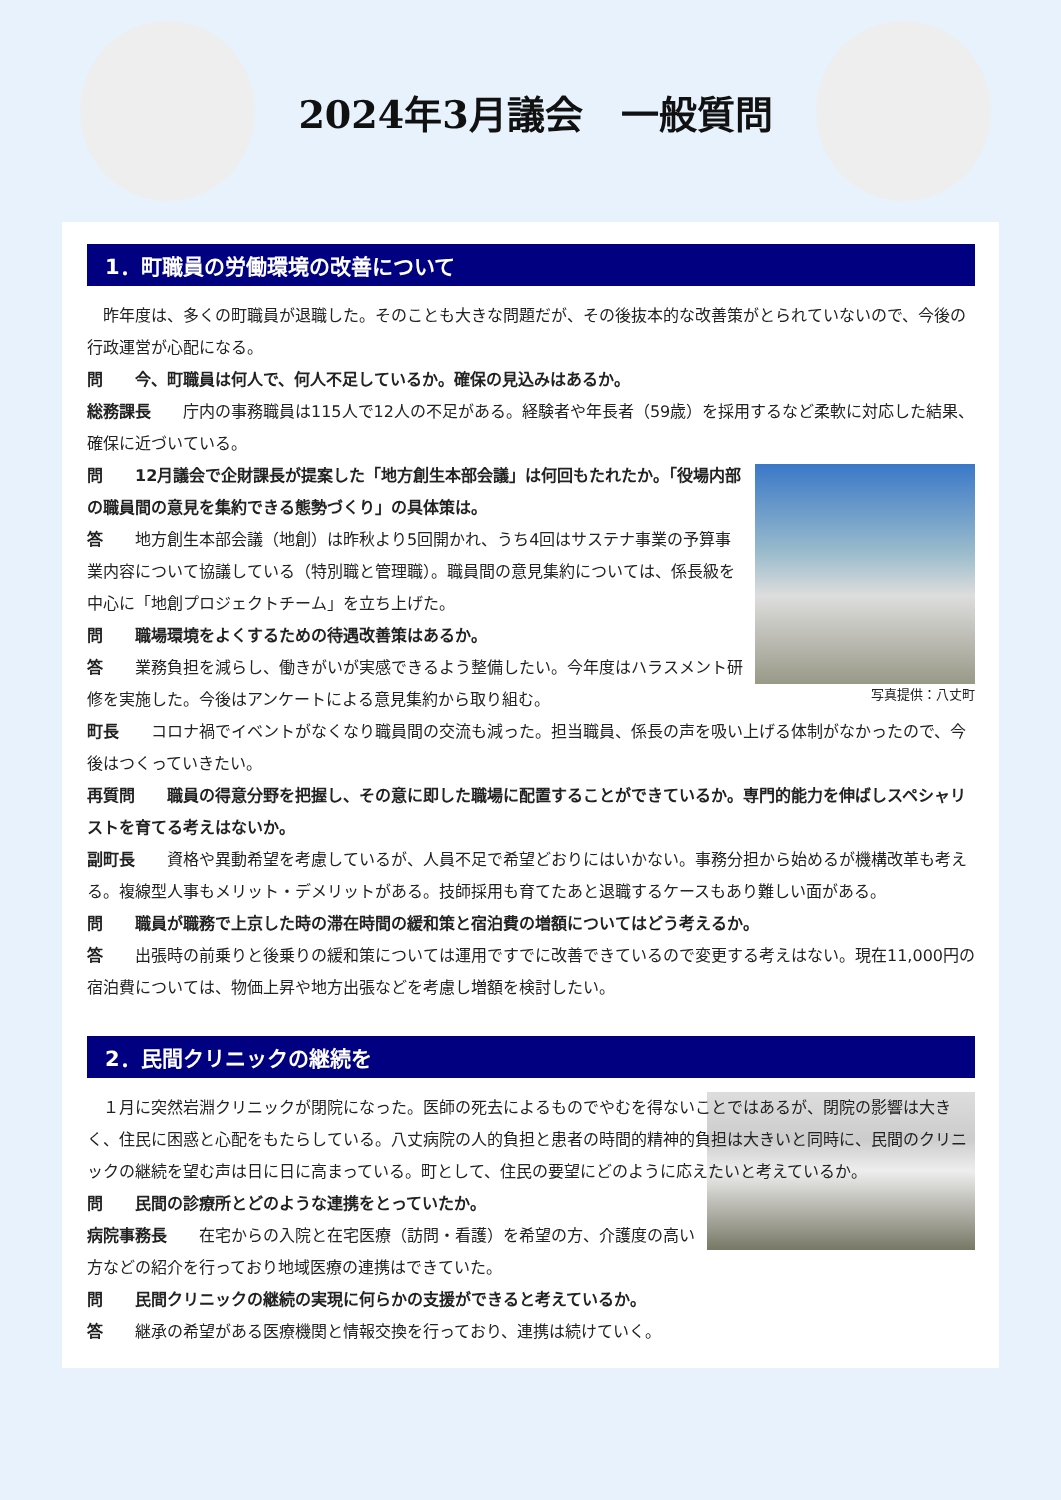2024年3月議会　一般質問
1．町職員の労働環境の改善について
　昨年度は、多くの町職員が退職した。そのことも大きな問題だが、その後抜本的な改善策がとられていないので、今後の行政運営が心配になる。
問　　今、町職員は何人で、何人不足しているか。確保の見込みはあるか。
総務課長　　庁内の事務職員は115人で12人の不足がある。経験者や年長者（59歳）を採用するなど柔軟に対応した結果、確保に近づいている。
写真提供：八丈町
問　　12月議会で企財課長が提案した「地方創生本部会議」は何回もたれたか。「役場内部の職員間の意見を集約できる態勢づくり」の具体策は。
答　　地方創生本部会議（地創）は昨秋より5回開かれ、うち4回はサステナ事業の予算事業内容について協議している（特別職と管理職）。職員間の意見集約については、係長級を中心に「地創プロジェクトチーム」を立ち上げた。
問　　職場環境をよくするための待遇改善策はあるか。
答　　業務負担を減らし、働きがいが実感できるよう整備したい。今年度はハラスメント研修を実施した。今後はアンケートによる意見集約から取り組む。
町長　　コロナ禍でイベントがなくなり職員間の交流も減った。担当職員、係長の声を吸い上げる体制がなかったので、今後はつくっていきたい。
再質問　　職員の得意分野を把握し、その意に即した職場に配置することができているか。専門的能力を伸ばしスペシャリストを育てる考えはないか。
副町長　　資格や異動希望を考慮しているが、人員不足で希望どおりにはいかない。事務分担から始めるが機構改革も考える。複線型人事もメリット・デメリットがある。技師採用も育てたあと退職するケースもあり難しい面がある。
問　　職員が職務で上京した時の滞在時間の緩和策と宿泊費の増額についてはどう考えるか。
答　　出張時の前乗りと後乗りの緩和策については運用ですでに改善できているので変更する考えはない。現在11,000円の宿泊費については、物価上昇や地方出張などを考慮し増額を検討したい。
2．民間クリニックの継続を
　１月に突然岩淵クリニックが閉院になった。医師の死去によるものでやむを得ないことではあるが、閉院の影響は大きく、住民に困惑と心配をもたらしている。八丈病院の人的負担と患者の時間的精神的負担は大きいと同時に、民間のクリニックの継続を望む声は日に日に高まっている。町として、住民の要望にどのように応えたいと考えているか。
問　　民間の診療所とどのような連携をとっていたか。
病院事務長　　在宅からの入院と在宅医療（訪問・看護）を希望の方、介護度の高い方などの紹介を行っており地域医療の連携はできていた。
問　　民間クリニックの継続の実現に何らかの支援ができると考えているか。
答　　継承の希望がある医療機関と情報交換を行っており、連携は続けていく。